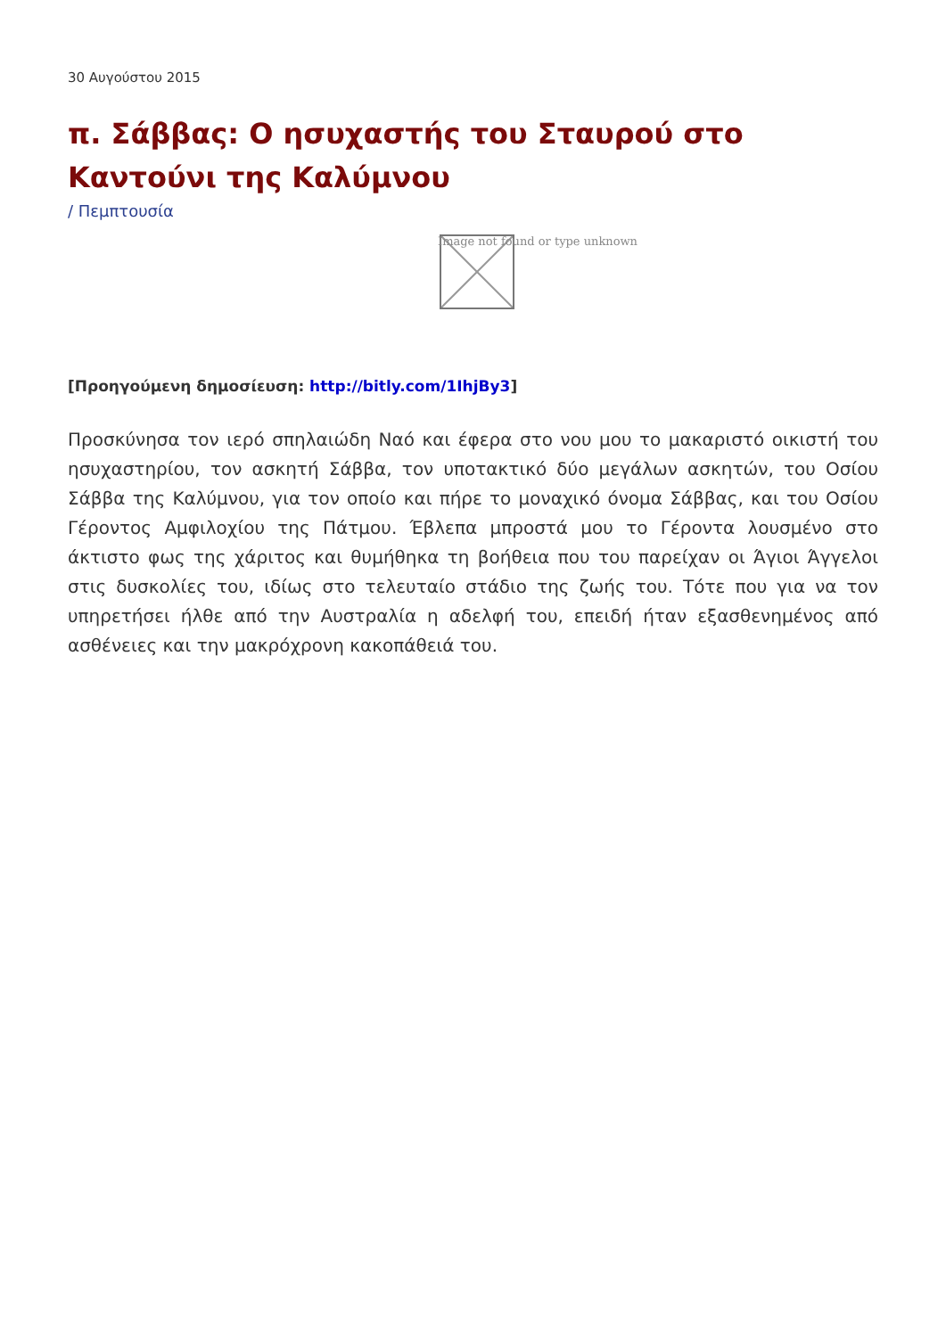30 Αυγούστου 2015
π. Σάββας: Ο ησυχαστής του Σταυρού στο Καντούνι της Καλύμνου
/ Πεμπτουσία
Image not found or type unknown
[Προηγούμενη δημοσίευση: http://bitly.com/1IhjBy3]
Προσκύνησα τον ιερό σπηλαιώδη Ναό και έφερα στο νου μου το μακαριστό οικιστή του ησυχαστηρίου, τον ασκητή Σάββα, τον υποτακτικό δύο μεγάλων ασκητών, του Οσίου Σάββα της Καλύμνου, για τον οποίο και πήρε το μοναχικό όνομα Σάββας, και του Οσίου Γέροντος Αμφιλοχίου της Πάτμου. Έβλεπα μπροστά μου το Γέροντα λουσμένο στο άκτιστο φως της χάριτος και θυμήθηκα τη βοήθεια που του παρείχαν οι Άγιοι Άγγελοι στις δυσκολίες του, ιδίως στο τελευταίο στάδιο της ζωής του. Τότε που για να τον υπηρετήσει ήλθε από την Αυστραλία η αδελφή του, επειδή ήταν εξασθενημένος από ασθένειες και την μακρόχρονη κακοπάθειά του.